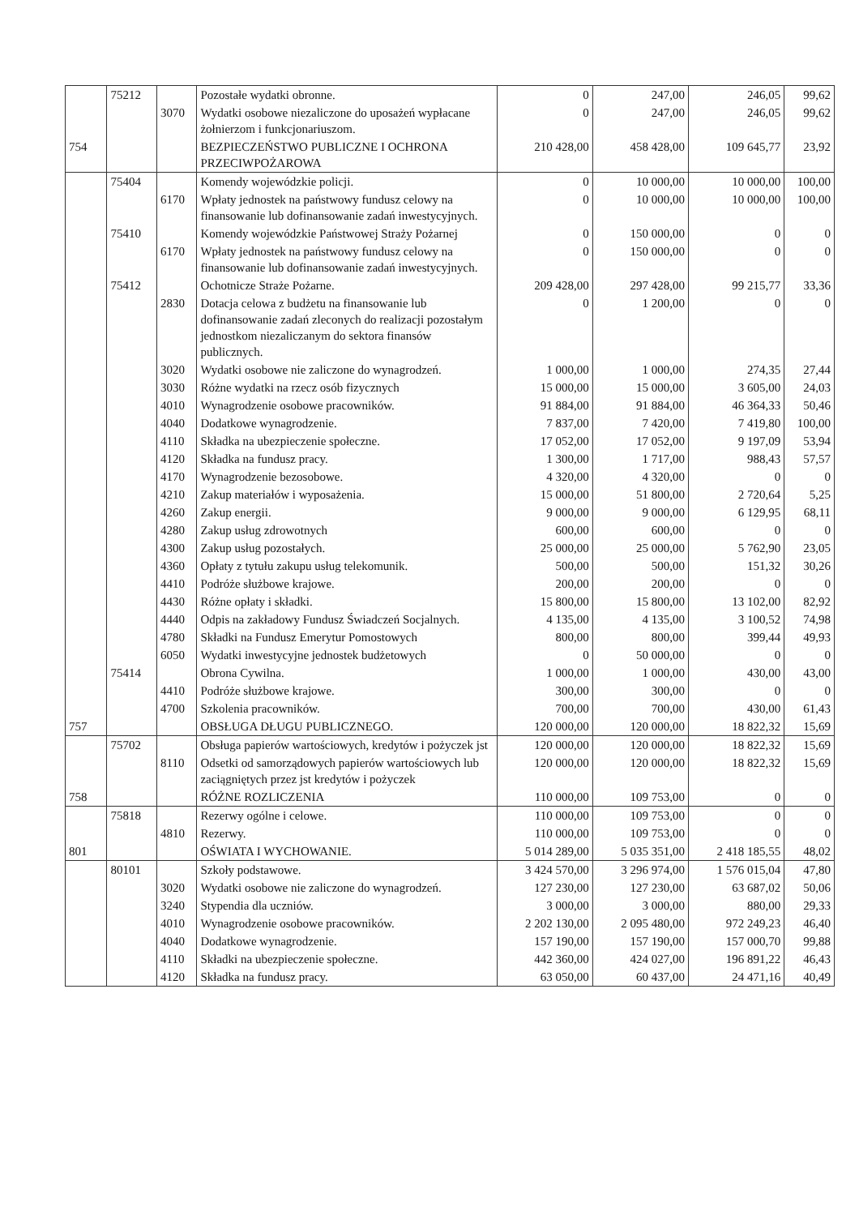| | 75212 | | Pozostałe wydatki obronne. | 0 | 247,00 | 246,05 | 99,62 |
| | | 3070 | Wydatki osobowe niezaliczone do uposażeń wypłacane żołnierzom i funkcjonariuszom. | 0 | 247,00 | 246,05 | 99,62 |
| 754 | | | BEZPIECZEŃSTWO PUBLICZNE I OCHRONA PRZECIWPOŻAROWA | 210 428,00 | 458 428,00 | 109 645,77 | 23,92 |
| | 75404 | | Komendy wojewódzkie policji. | 0 | 10 000,00 | 10 000,00 | 100,00 |
| | | 6170 | Wpłaty jednostek na państwowy fundusz celowy na finansowanie lub dofinansowanie zadań inwestycyjnych. | 0 | 10 000,00 | 10 000,00 | 100,00 |
| | 75410 | | Komendy wojewódzkie Państwowej Straży Pożarnej | 0 | 150 000,00 | 0 | 0 |
| | | 6170 | Wpłaty jednostek na państwowy fundusz celowy na finansowanie lub dofinansowanie zadań inwestycyjnych. | 0 | 150 000,00 | 0 | 0 |
| | 75412 | | Ochotnicze Straże Pożarne. | 209 428,00 | 297 428,00 | 99 215,77 | 33,36 |
| | | 2830 | Dotacja celowa z budżetu na finansowanie lub dofinansowanie zadań zleconych do realizacji pozostałym jednostkom niezaliczanym do sektora finansów publicznych. | 0 | 1 200,00 | 0 | 0 |
| | | 3020 | Wydatki osobowe nie zaliczone do wynagrodzeń. | 1 000,00 | 1 000,00 | 274,35 | 27,44 |
| | | 3030 | Różne wydatki na rzecz osób fizycznych | 15 000,00 | 15 000,00 | 3 605,00 | 24,03 |
| | | 4010 | Wynagrodzenie osobowe pracowników. | 91 884,00 | 91 884,00 | 46 364,33 | 50,46 |
| | | 4040 | Dodatkowe wynagrodzenie. | 7 837,00 | 7 420,00 | 7 419,80 | 100,00 |
| | | 4110 | Składka na ubezpieczenie społeczne. | 17 052,00 | 17 052,00 | 9 197,09 | 53,94 |
| | | 4120 | Składka na fundusz pracy. | 1 300,00 | 1 717,00 | 988,43 | 57,57 |
| | | 4170 | Wynagrodzenie bezosobowe. | 4 320,00 | 4 320,00 | 0 | 0 |
| | | 4210 | Zakup materiałów i wyposażenia. | 15 000,00 | 51 800,00 | 2 720,64 | 5,25 |
| | | 4260 | Zakup energii. | 9 000,00 | 9 000,00 | 6 129,95 | 68,11 |
| | | 4280 | Zakup usług zdrowotnych | 600,00 | 600,00 | 0 | 0 |
| | | 4300 | Zakup usług pozostałych. | 25 000,00 | 25 000,00 | 5 762,90 | 23,05 |
| | | 4360 | Opłaty z tytułu zakupu usług telekomunik. | 500,00 | 500,00 | 151,32 | 30,26 |
| | | 4410 | Podróże służbowe krajowe. | 200,00 | 200,00 | 0 | 0 |
| | | 4430 | Różne opłaty i składki. | 15 800,00 | 15 800,00 | 13 102,00 | 82,92 |
| | | 4440 | Odpis na zakładowy Fundusz Świadczeń Socjalnych. | 4 135,00 | 4 135,00 | 3 100,52 | 74,98 |
| | | 4780 | Składki na Fundusz Emerytur Pomostowych | 800,00 | 800,00 | 399,44 | 49,93 |
| | | 6050 | Wydatki inwestycyjne jednostek budżetowych | 0 | 50 000,00 | 0 | 0 |
| | 75414 | | Obrona Cywilna. | 1 000,00 | 1 000,00 | 430,00 | 43,00 |
| | | 4410 | Podróże służbowe krajowe. | 300,00 | 300,00 | 0 | 0 |
| | | 4700 | Szkolenia pracowników. | 700,00 | 700,00 | 430,00 | 61,43 |
| 757 | | | OBSŁUGA DŁUGU PUBLICZNEGO. | 120 000,00 | 120 000,00 | 18 822,32 | 15,69 |
| | 75702 | | Obsługa papierów wartościowych, kredytów i pożyczek jst | 120 000,00 | 120 000,00 | 18 822,32 | 15,69 |
| | | 8110 | Odsetki od samorządowych papierów wartościowych lub zaciągniętych przez jst kredytów i pożyczek | 120 000,00 | 120 000,00 | 18 822,32 | 15,69 |
| 758 | | | RÓŻNE ROZLICZENIA | 110 000,00 | 109 753,00 | 0 | 0 |
| | 75818 | | Rezerwy ogólne i celowe. | 110 000,00 | 109 753,00 | 0 | 0 |
| | | 4810 | Rezerwy. | 110 000,00 | 109 753,00 | 0 | 0 |
| 801 | | | OŚWIATA I WYCHOWANIE. | 5 014 289,00 | 5 035 351,00 | 2 418 185,55 | 48,02 |
| | 80101 | | Szkoły podstawowe. | 3 424 570,00 | 3 296 974,00 | 1 576 015,04 | 47,80 |
| | | 3020 | Wydatki osobowe nie zaliczone do wynagrodzeń. | 127 230,00 | 127 230,00 | 63 687,02 | 50,06 |
| | | 3240 | Stypendia dla uczniów. | 3 000,00 | 3 000,00 | 880,00 | 29,33 |
| | | 4010 | Wynagrodzenie osobowe pracowników. | 2 202 130,00 | 2 095 480,00 | 972 249,23 | 46,40 |
| | | 4040 | Dodatkowe wynagrodzenie. | 157 190,00 | 157 190,00 | 157 000,70 | 99,88 |
| | | 4110 | Składki na ubezpieczenie społeczne. | 442 360,00 | 424 027,00 | 196 891,22 | 46,43 |
| | | 4120 | Składka na fundusz pracy. | 63 050,00 | 60 437,00 | 24 471,16 | 40,49 |